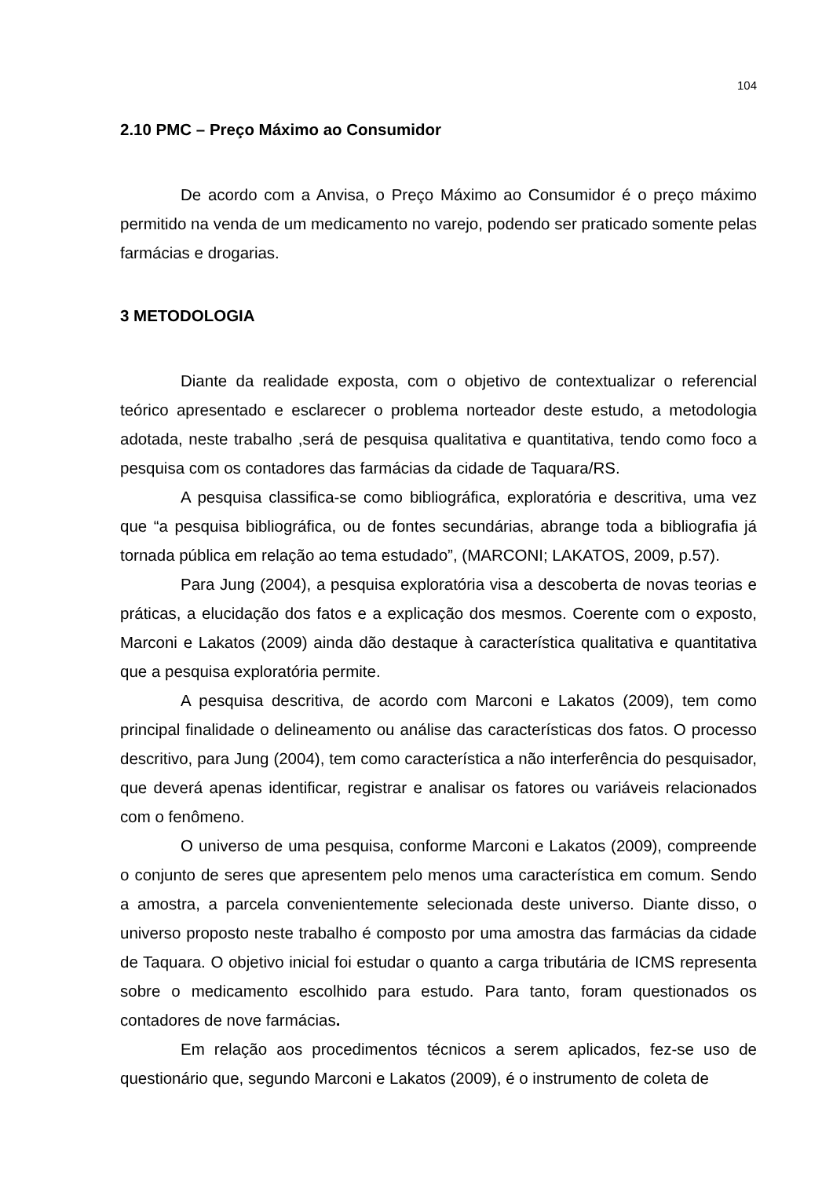104
2.10 PMC – Preço Máximo ao Consumidor
De acordo com a Anvisa, o Preço Máximo ao Consumidor é o preço máximo permitido na venda de um medicamento no varejo, podendo ser praticado somente pelas farmácias e drogarias.
3 METODOLOGIA
Diante da realidade exposta, com o objetivo de contextualizar o referencial teórico apresentado e esclarecer o problema norteador deste estudo, a metodologia adotada, neste trabalho ,será de pesquisa qualitativa e quantitativa, tendo como foco a pesquisa com os contadores das farmácias da cidade de Taquara/RS.
A pesquisa classifica-se como bibliográfica, exploratória e descritiva, uma vez que “a pesquisa bibliográfica, ou de fontes secundárias, abrange toda a bibliografia já tornada pública em relação ao tema estudado”, (MARCONI; LAKATOS, 2009, p.57).
Para Jung (2004), a pesquisa exploratória visa a descoberta de novas teorias e práticas, a elucidação dos fatos e a explicação dos mesmos. Coerente com o exposto, Marconi e Lakatos (2009) ainda dão destaque à característica qualitativa e quantitativa que a pesquisa exploratória permite.
A pesquisa descritiva, de acordo com Marconi e Lakatos (2009), tem como principal finalidade o delineamento ou análise das características dos fatos. O processo descritivo, para Jung (2004), tem como característica a não interferência do pesquisador, que deverá apenas identificar, registrar e analisar os fatores ou variáveis relacionados com o fenômeno.
O universo de uma pesquisa, conforme Marconi e Lakatos (2009), compreende o conjunto de seres que apresentem pelo menos uma característica em comum. Sendo a amostra, a parcela convenientemente selecionada deste universo. Diante disso, o universo proposto neste trabalho é composto por uma amostra das farmácias da cidade de Taquara. O objetivo inicial foi estudar o quanto a carga tributária de ICMS representa sobre o medicamento escolhido para estudo. Para tanto, foram questionados os contadores de nove farmácias.
Em relação aos procedimentos técnicos a serem aplicados, fez-se uso de questionário que, segundo Marconi e Lakatos (2009), é o instrumento de coleta de